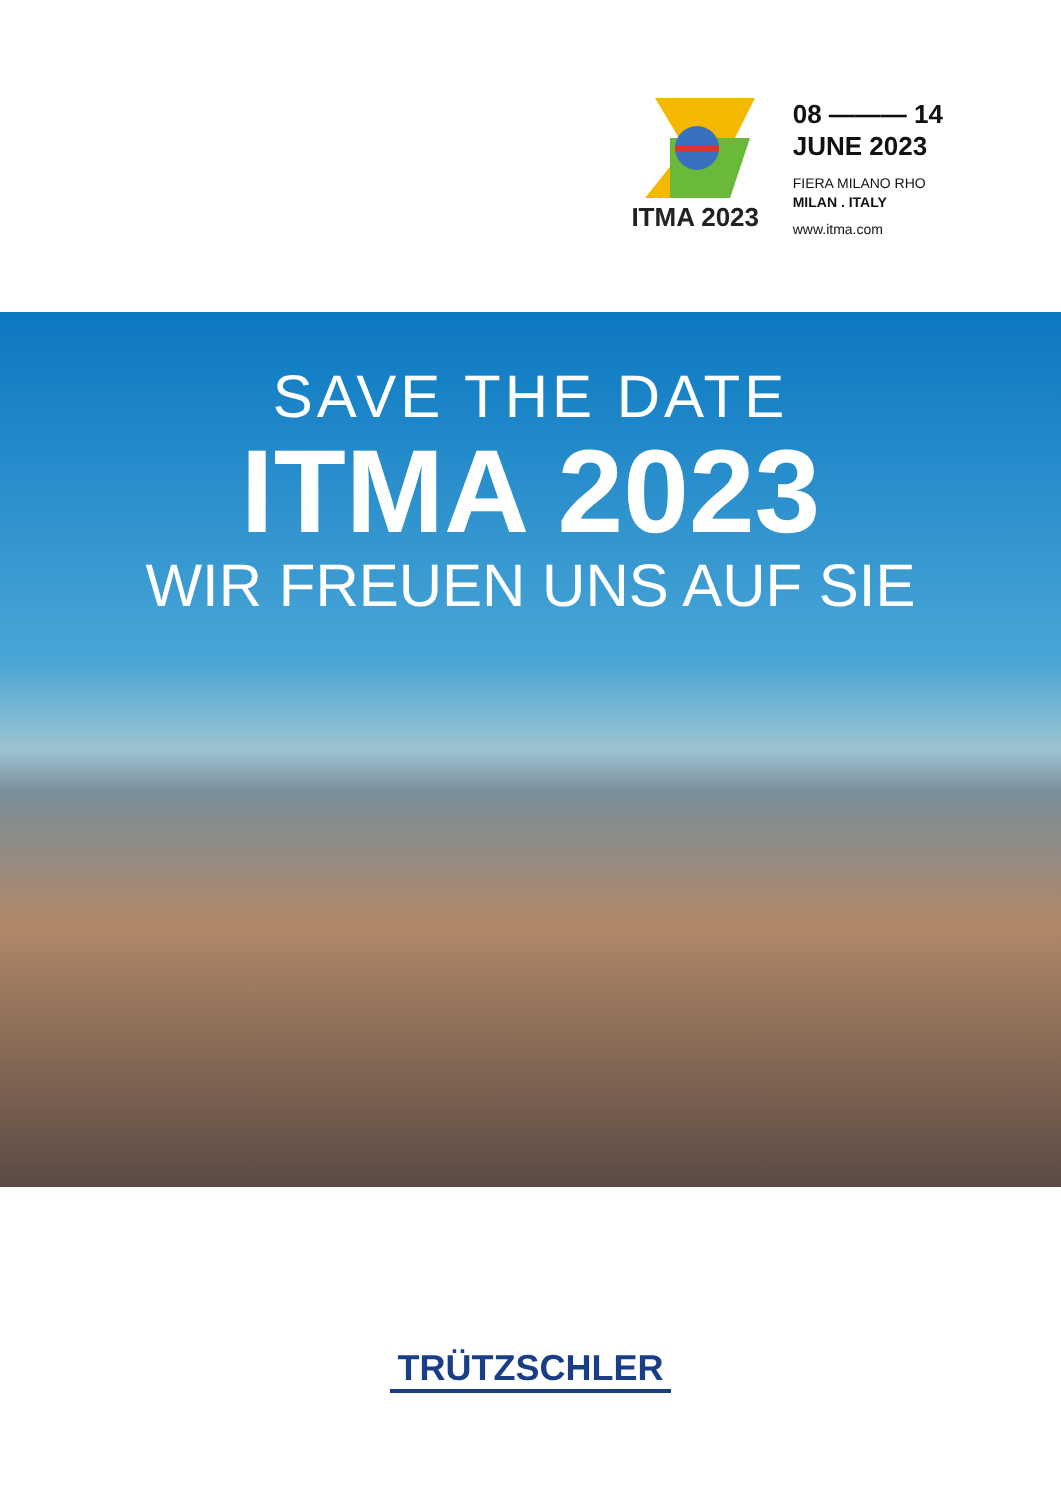ITMA 2023
08 ——— 14
JUNE 2023
FIERA MILANO RHO
MILAN . ITALY
www.itma.com
SAVE THE DATE
ITMA 2023
WIR FREUEN UNS AUF SIE
TRÜTZSCHLER